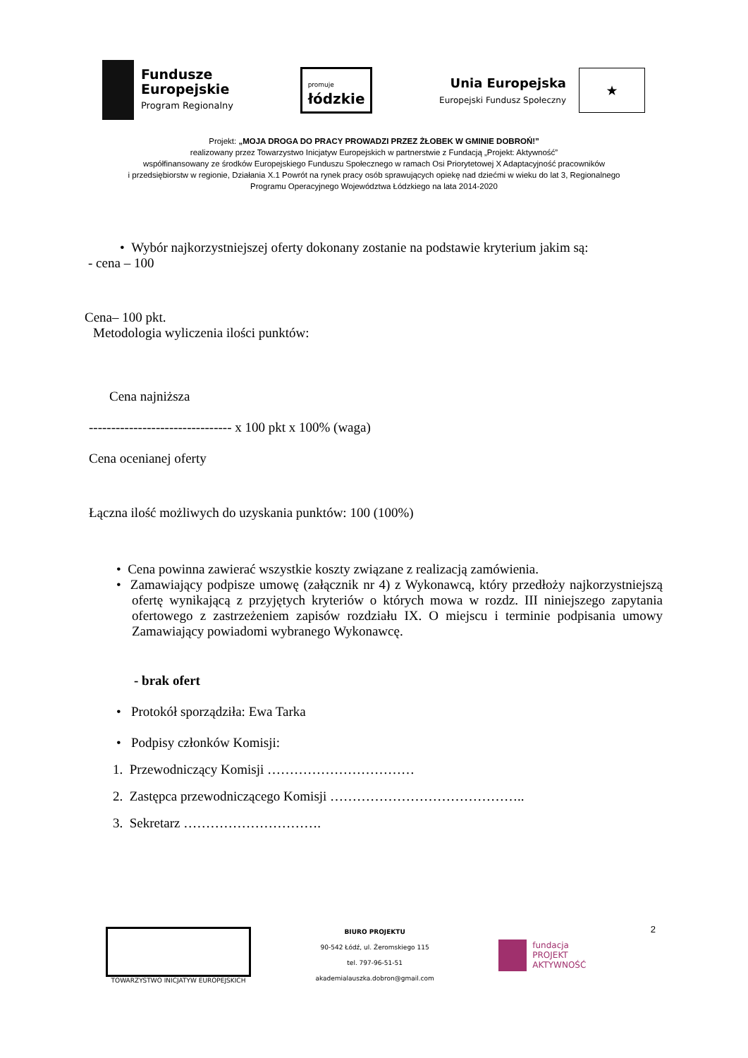Fundusze
Europejskie
Program Regionalny
promuje
łódzkie
Unia Europejska
Europejski Fundusz Społeczny
★
Projekt: „MOJA DROGA DO PRACY PROWADZI PRZEZ ŻŁOBEK W GMINIE DOBROŃ!”
realizowany przez Towarzystwo Inicjatyw Europejskich w partnerstwie z Fundacją „Projekt: Aktywność”
współfinansowany ze środków Europejskiego Funduszu Społecznego w ramach Osi Priorytetowej X Adaptacyjność pracowników
i przedsiębiorstw w regionie, Działania X.1 Powrót na rynek pracy osób sprawujących opiekę nad dziećmi w wieku do lat 3, Regionalnego
Programu Operacyjnego Województwa Łódzkiego na lata 2014-2020
• Wybór najkorzystniejszej oferty dokonany zostanie na podstawie kryterium jakim są:
- cena – 100
Cena– 100 pkt.
Metodologia wyliczenia ilości punktów:
Cena najniższa
-------------------------------- x 100 pkt x 100% (waga)
Cena ocenianej oferty
Łączna ilość możliwych do uzyskania punktów: 100 (100%)
• Cena powinna zawierać wszystkie koszty związane z realizacją zamówienia.
• Zamawiający podpisze umowę (załącznik nr 4) z Wykonawcą, który przedłoży najkorzystniejszą ofertę wynikającą z przyjętych kryteriów o których mowa w rozdz. III niniejszego zapytania ofertowego z zastrzeżeniem zapisów rozdziału IX. O miejscu i terminie podpisania umowy Zamawiający powiadomi wybranego Wykonawcę.
- brak ofert
• Protokół sporządziła: Ewa Tarka
• Podpisy członków Komisji:
1. Przewodniczący Komisji ……………………………
2. Zastępca przewodniczącego Komisji ……………………………………..
3. Sekretarz ………………………….
TOWARZYSTWO INICJATYW EUROPEJSKICH
BIURO PROJEKTU
90-542 Łódź, ul. Żeromskiego 115
tel. 797-96-51-51
akademialauszka.dobron@gmail.com
fundacja
PROJEKT
AKTYWNOŚĆ
2